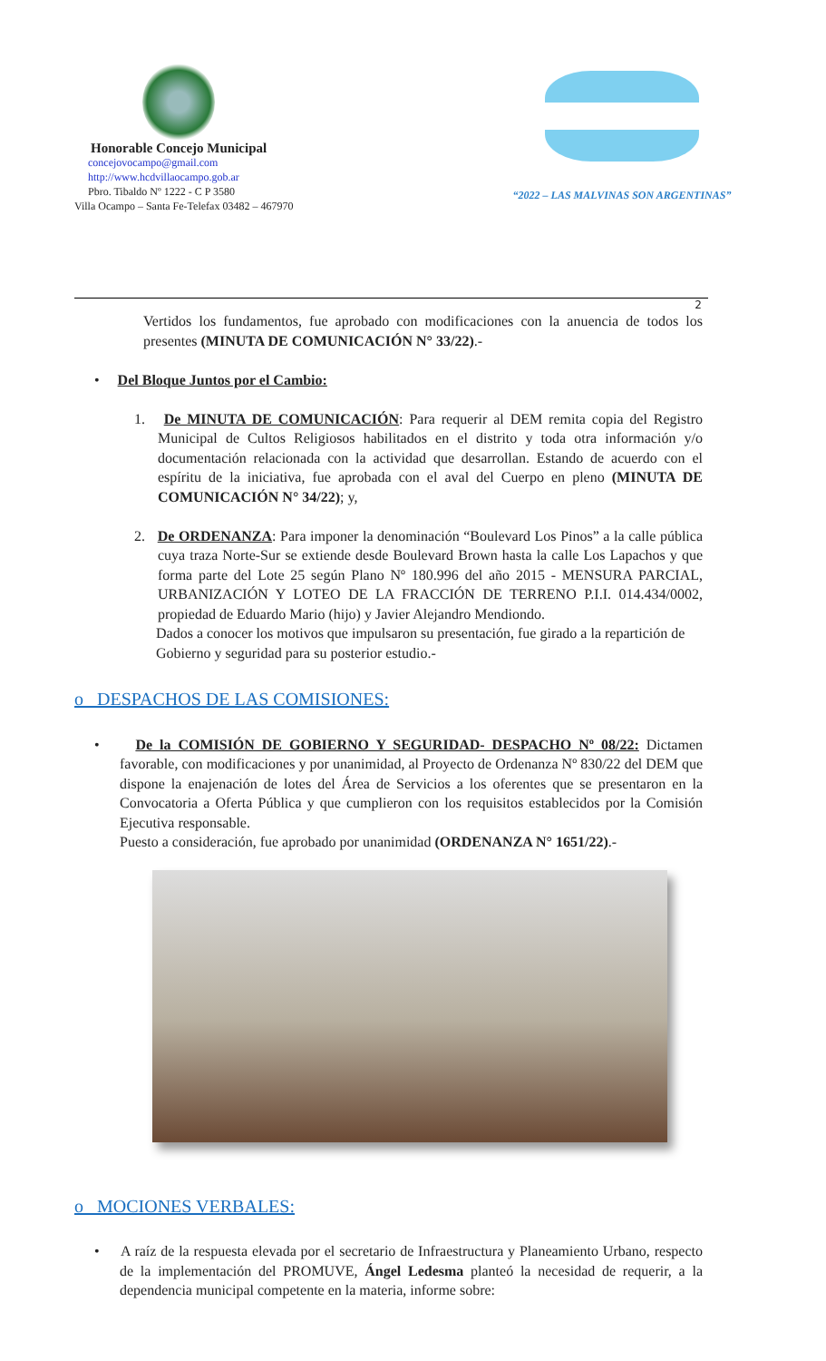Honorable Concejo Municipal
concejovocampo@gmail.com
http://www.hcdvillaocampo.gob.ar
Pbro. Tibaldo Nº 1222 - C P 3580
Villa Ocampo – Santa Fe-Telefax 03482 – 467970
“2022 – LAS MALVINAS SON ARGENTINAS”
2
Vertidos los fundamentos, fue aprobado con modificaciones con la anuencia de todos los presentes (MINUTA DE COMUNICACIÓN N° 33/22).-
• Del Bloque Juntos por el Cambio:
1. De MINUTA DE COMUNICACIÓN: Para requerir al DEM remita copia del Registro Municipal de Cultos Religiosos habilitados en el distrito y toda otra información y/o documentación relacionada con la actividad que desarrollan. Estando de acuerdo con el espíritu de la iniciativa, fue aprobada con el aval del Cuerpo en pleno (MINUTA DE COMUNICACIÓN N° 34/22); y,
2. De ORDENANZA: Para imponer la denominación “Boulevard Los Pinos” a la calle pública cuya traza Norte-Sur se extiende desde Boulevard Brown hasta la calle Los Lapachos y que forma parte del Lote 25 según Plano Nº 180.996 del año 2015 - MENSURA PARCIAL, URBANIZACIÓN Y LOTEO DE LA FRACCIÓN DE TERRENO P.I.I. 014.434/0002, propiedad de Eduardo Mario (hijo) y Javier Alejandro Mendiondo.
Dados a conocer los motivos que impulsaron su presentación, fue girado a la repartición de Gobierno y seguridad para su posterior estudio.-
o DESPACHOS DE LAS COMISIONES:
• De la COMISIÓN DE GOBIERNO Y SEGURIDAD- DESPACHO Nº 08/22: Dictamen favorable, con modificaciones y por unanimidad, al Proyecto de Ordenanza Nº 830/22 del DEM que dispone la enajenación de lotes del Área de Servicios a los oferentes que se presentaron en la Convocatoria a Oferta Pública y que cumplieron con los requisitos establecidos por la Comisión Ejecutiva responsable.
Puesto a consideración, fue aprobado por unanimidad (ORDENANZA N° 1651/22).-
o MOCIONES VERBALES:
• A raíz de la respuesta elevada por el secretario de Infraestructura y Planeamiento Urbano, respecto de la implementación del PROMUVE, Ángel Ledesma planteó la necesidad de requerir, a la dependencia municipal competente en la materia, informe sobre: